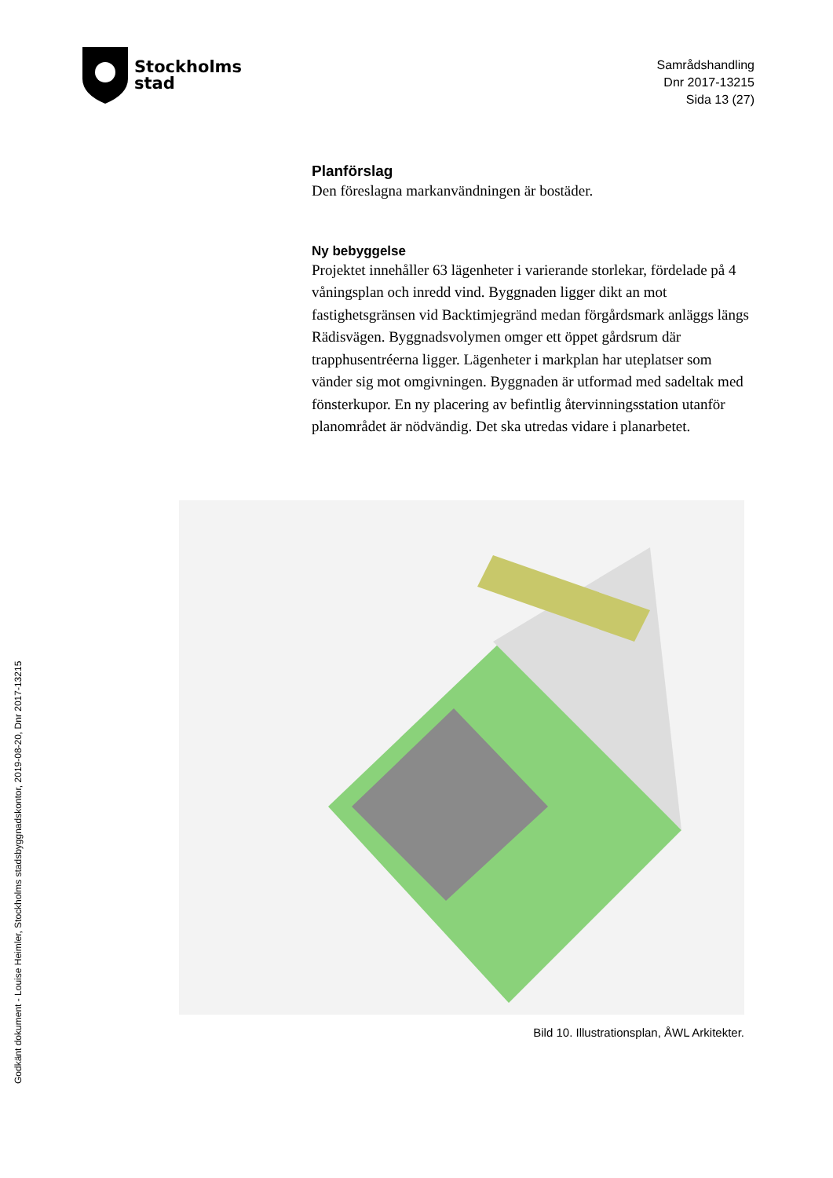Stockholms
stad
Samrådshandling
Dnr 2017-13215
Sida 13 (27)
Planförslag
Den föreslagna markanvändningen är bostäder.
Ny bebyggelse
Projektet innehåller 63 lägenheter i varierande storlekar, fördelade på 4 våningsplan och inredd vind. Byggnaden ligger dikt an mot fastighetsgränsen vid Backtimjegränd medan förgårdsmark anläggs längs Rädisvägen. Byggnadsvolymen omger ett öppet gårdsrum där trapphusentréerna ligger. Lägenheter i markplan har uteplatser som vänder sig mot omgivningen. Byggnaden är utformad med sadeltak med fönsterkupor. En ny placering av befintlig återvinningsstation utanför planområdet är nödvändig. Det ska utredas vidare i planarbetet.
Bild 10. Illustrationsplan, ÅWL Arkitekter.
Godkänt dokument - Louise Heimler, Stockholms stadsbyggnadskontor, 2019-08-20, Dnr 2017-13215